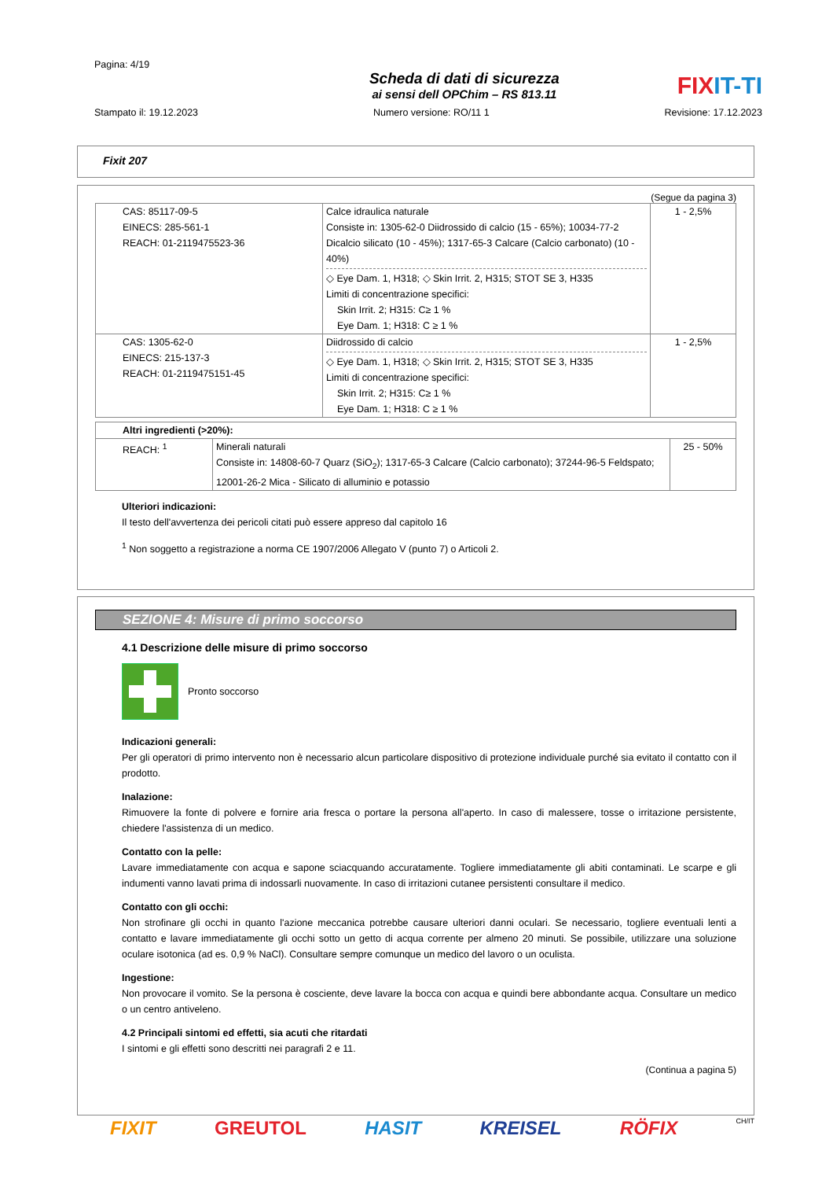Pagina: 4/19
Scheda di dati di sicurezza
ai sensi dell OPChim – RS 813.11
FIXIT-TI
Stampato il: 19.12.2023 Numero versione: RO/11 1 Revisione: 17.12.2023
Fixit 207
(Segue da pagina 3)
| CAS: 85117-09-5 EINECS: 285-561-1 REACH: 01-2119475523-36 | Calce idraulica naturale Consiste in: 1305-62-0 Diidrossido di calcio (15 - 65%); 10034-77-2 Dicalcio silicato (10 - 45%); 1317-65-3 Calcare (Calcio carbonato) (10 - 40%) ◇ Eye Dam. 1, H318; ◇ Skin Irrit. 2, H315; STOT SE 3, H335 Limiti di concentrazione specifici: Skin Irrit. 2; H315: C≥ 1 % Eye Dam. 1; H318: C ≥ 1 % | 1 - 2,5% |
| CAS: 1305-62-0 EINECS: 215-137-3 REACH: 01-2119475151-45 | Diidrossido di calcio ◇ Eye Dam. 1, H318; ◇ Skin Irrit. 2, H315; STOT SE 3, H335 Limiti di concentrazione specifici: Skin Irrit. 2; H315: C≥ 1 % Eye Dam. 1; H318: C ≥ 1 % | 1 - 2,5% |
| Altri ingredienti (>20%): | | |
| REACH: <sup>1</sup> | Minerali naturali Consiste in: 14808-60-7 Quarz (SiO<sub>2</sub>); 1317-65-3 Calcare (Calcio carbonato); 37244-96-5 Feldspato; 12001-26-2 Mica - Silicato di alluminio e potassio | 25 - 50% |
Ulteriori indicazioni:
Il testo dell'avvertenza dei pericoli citati può essere appreso dal capitolo 16
<sup>1</sup> Non soggetto a registrazione a norma CE 1907/2006 Allegato V (punto 7) o Articoli 2.
SEZIONE 4: Misure di primo soccorso
4.1 Descrizione delle misure di primo soccorso
Pronto soccorso
Indicazioni generali:
Per gli operatori di primo intervento non è necessario alcun particolare dispositivo di protezione individuale purché sia evitato il contatto con il prodotto.
Inalazione:
Rimuovere la fonte di polvere e fornire aria fresca o portare la persona all'aperto. In caso di malessere, tosse o irritazione persistente, chiedere l'assistenza di un medico.
Contatto con la pelle:
Lavare immediatamente con acqua e sapone sciacquando accuratamente. Togliere immediatamente gli abiti contaminati. Le scarpe e gli indumenti vanno lavati prima di indossarli nuovamente. In caso di irritazioni cutanee persistenti consultare il medico.
Contatto con gli occhi:
Non strofinare gli occhi in quanto l'azione meccanica potrebbe causare ulteriori danni oculari. Se necessario, togliere eventuali lenti a contatto e lavare immediatamente gli occhi sotto un getto di acqua corrente per almeno 20 minuti. Se possibile, utilizzare una soluzione oculare isotonica (ad es. 0,9 % NaCl). Consultare sempre comunque un medico del lavoro o un oculista.
Ingestione:
Non provocare il vomito. Se la persona è cosciente, deve lavare la bocca con acqua e quindi bere abbondante acqua. Consultare un medico o un centro antiveleno.
4.2 Principali sintomi ed effetti, sia acuti che ritardati
I sintomi e gli effetti sono descritti nei paragrafi 2 e 11.
(Continua a pagina 5)
FIXIT GREUTOL HASIT KREISEL RÖFIX CH/IT